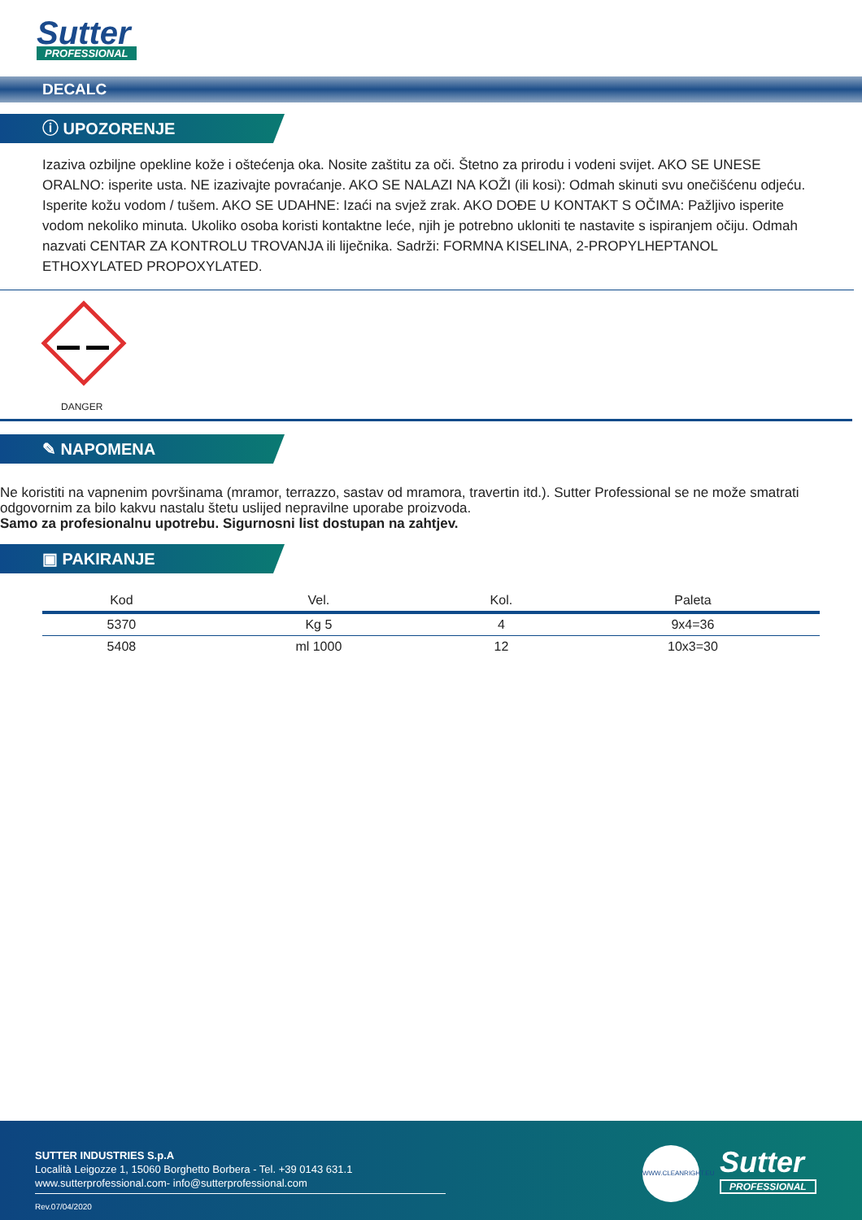Sutter
PROFESSIONAL
DECALC
ⓘ UPOZORENJE
Izaziva ozbiljne opekline kože i oštećenja oka. Nosite zaštitu za oči. Štetno za prirodu i vodeni svijet. AKO SE UNESE ORALNO: isperite usta. NE izazivajte povraćanje. AKO SE NALAZI NA KOŽI (ili kosi): Odmah skinuti svu onečišćenu odjeću. Isperite kožu vodom / tušem. AKO SE UDAHNE: Izaći na svjež zrak. AKO DOĐE U KONTAKT S OČIMA: Pažljivo isperite vodom nekoliko minuta. Ukoliko osoba koristi kontaktne leće, njih je potrebno ukloniti te nastavite s ispiranjem očiju. Odmah nazvati CENTAR ZA KONTROLU TROVANJA ili liječnika. Sadrži: FORMNA KISELINA, 2-PROPYLHEPTANOL ETHOXYLATED PROPOXYLATED.
DANGER
✎ NAPOMENA
Ne koristiti na vapnenim površinama (mramor, terrazzo, sastav od mramora, travertin itd.). Sutter Professional se ne može smatrati odgovornim za bilo kakvu nastalu štetu uslijed nepravilne uporabe proizvoda.
Samo za profesionalnu upotrebu. Sigurnosni list dostupan na zahtjev.
▣ PAKIRANJE
| Kod | Vel. | Kol. | Paleta |
| --- | --- | --- | --- |
| 5370 | Kg 5 | 4 | 9x4=36 |
| 5408 | ml 1000 | 12 | 10x3=30 |
SUTTER INDUSTRIES S.p.A
Località Leigozze 1, 15060 Borghetto Borbera - Tel. +39 0143 631.1
www.sutterprofessional.com- info@sutterprofessional.com
Rev.07/04/2020
WWW.CLEANRIGHT.EU
Sutter
PROFESSIONAL